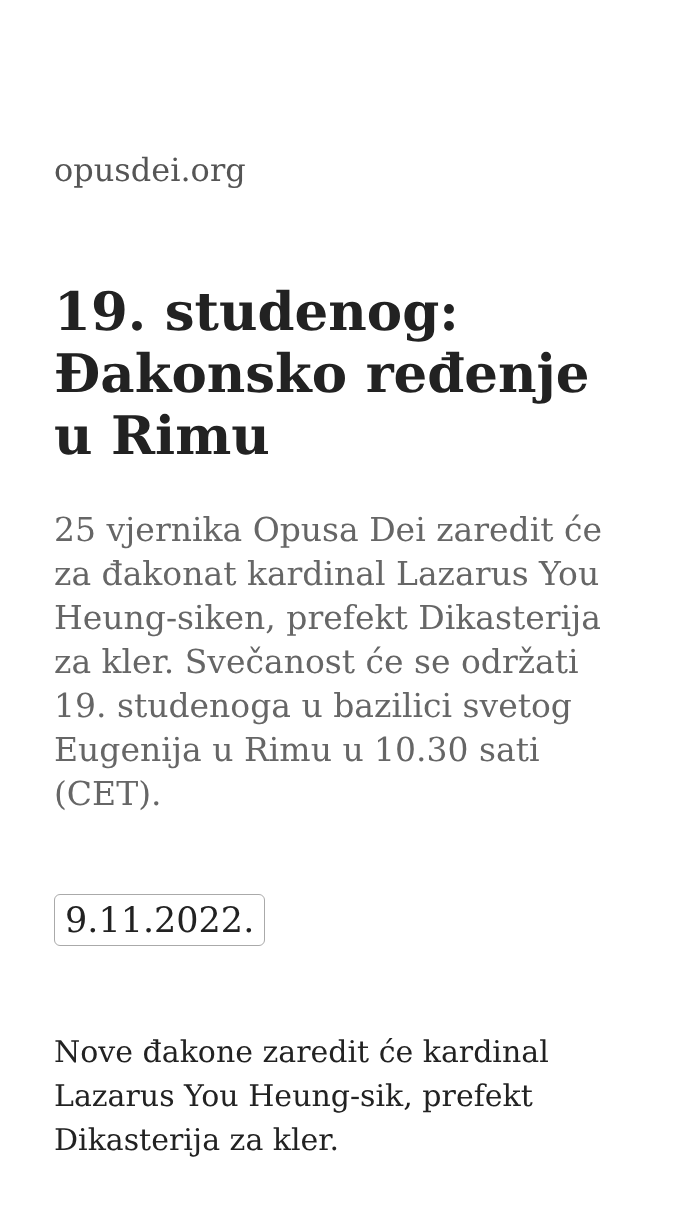opusdei.org
19. studenog: Đakonsko ređenje u Rimu
25 vjernika Opusa Dei zaredit će za đakonat kardinal Lazarus You Heung-siken, prefekt Dikasterija za kler. Svečanost će se održati 19. studenoga u bazilici svetog Eugenija u Rimu u 10.30 sati (CET).
9.11.2022.
Nove đakone zaredit će kardinal Lazarus You Heung-sik, prefekt Dikasterija za kler.